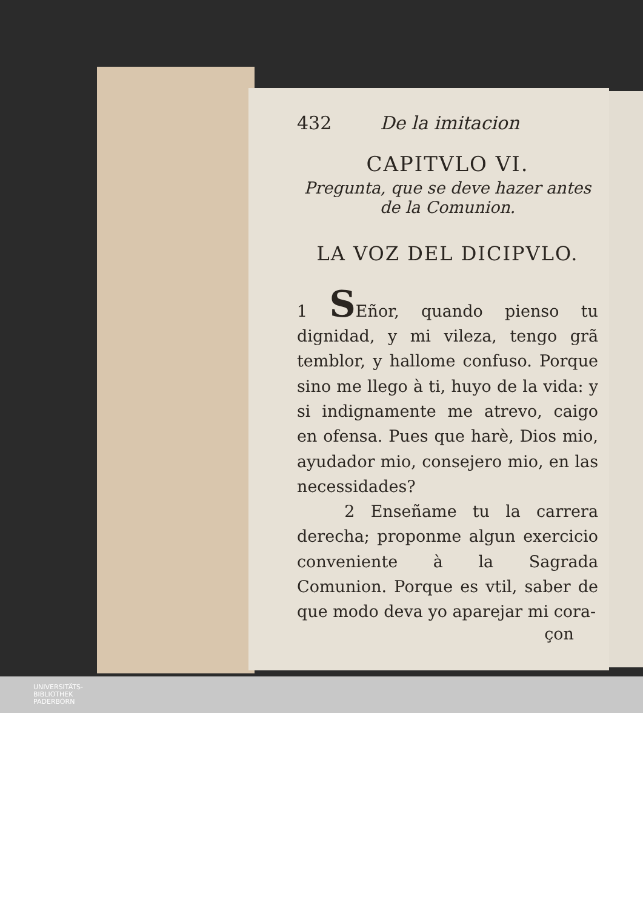432 De la imitacion
CAPITVLO VI.
Pregunta, que se deve hazer antes de la Comunion.
LA VOZ DEL DICIPVLO.
1 SEñor, quando pienso tu dignidad, y mi vileza, tengo grã temblor, y hallome confuso. Porque sino me llego à ti, huyo de la vida: y si indignamente me atrevo, caigo en ofensa. Pues que harè, Dios mio, ayudador mio, consejero mio, en las necessidades?
2 Enseñame tu la carrera derecha; proponme algun exercicio conveniente à la Sagrada Comunion. Porque es vtil, saber de que modo deva yo aparejar mi cora-
çon
UNIVERSITÄTS-
BIBLIOTHEK
PADERBORN